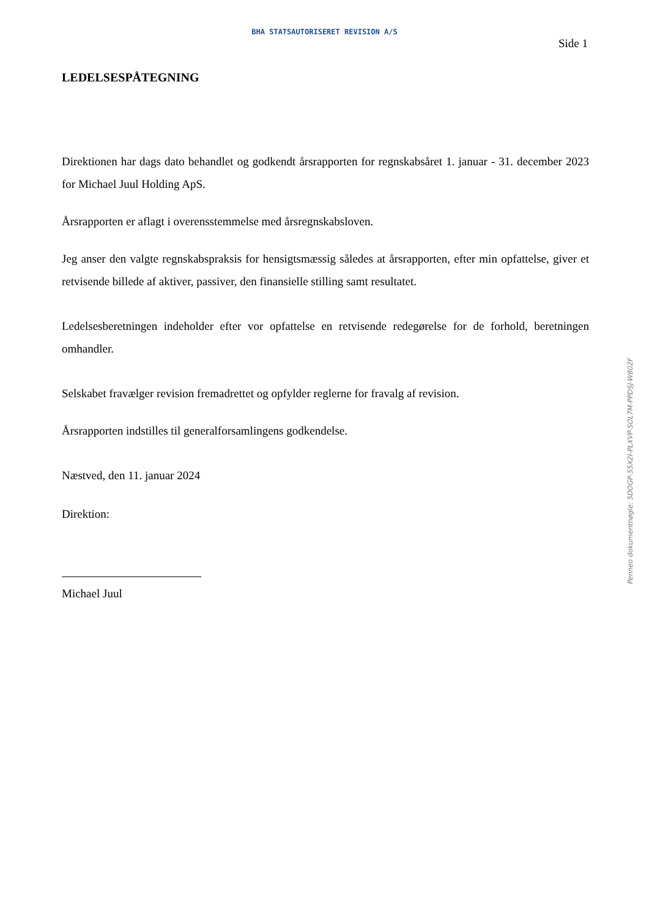BHA STATSAUTORISERET REVISION A/S
Side 1
LEDELSESPÅTEGNING
Direktionen har dags dato behandlet og godkendt årsrapporten for regnskabsåret 1. januar - 31. december 2023 for Michael Juul Holding ApS.
Årsrapporten er aflagt i overensstemmelse med årsregnskabsloven.
Jeg anser den valgte regnskabspraksis for hensigtsmæssig således at årsrapporten, efter min opfattelse, giver et retvisende billede af aktiver, passiver, den finansielle stilling samt resultatet.
Ledelsesberetningen indeholder efter vor opfattelse en retvisende redegørelse for de forhold, beretningen omhandler.
Selskabet fravælger revision fremadrettet og opfylder reglerne for fravalg af revision.
Årsrapporten indstilles til generalforsamlingens godkendelse.
Næstved, den 11. januar 2024
Direktion:
Michael Juul
Penneo dokumentnøgle: 5DOGP-55X2I-PLXVP-SOL7M-PPDSJ-W802F